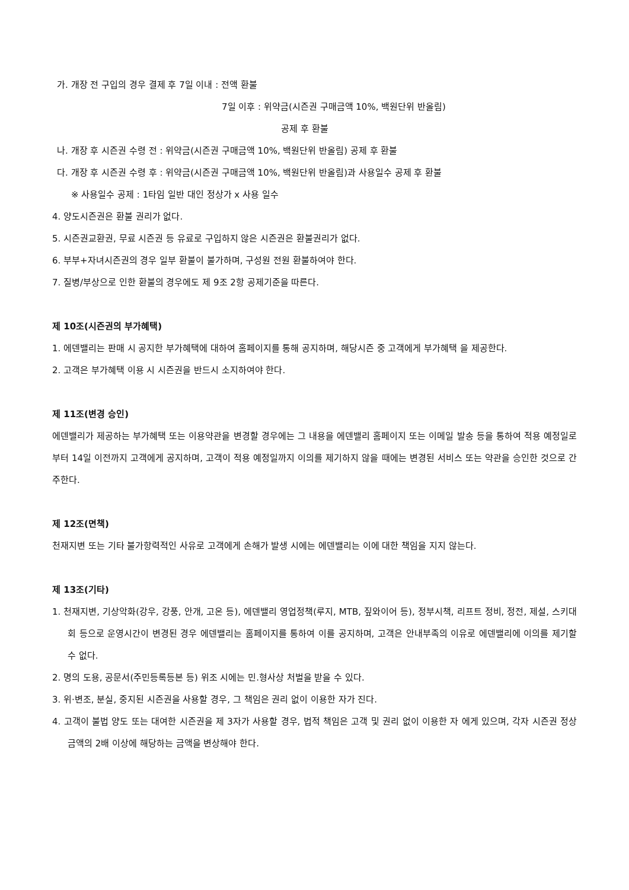가. 개장 전 구입의 경우 결제 후 7일 이내 : 전액 환불
7일 이후 : 위약금(시즌권 구매금액 10%, 백원단위 반올림)
공제 후 환불
나. 개장 후 시즌권 수령 전 : 위약금(시즌권 구매금액 10%, 백원단위 반올림) 공제 후 환불
다. 개장 후 시즌권 수령 후 : 위약금(시즌권 구매금액 10%, 백원단위 반올림)과 사용일수 공제 후 환불
※ 사용일수 공제 : 1타임 일반 대인 정상가 x 사용 일수
4. 양도시즌권은 환불 권리가 없다.
5. 시즌권교환권, 무료 시즌권 등 유료로 구입하지 않은 시즌권은 환불권리가 없다.
6. 부부+자녀시즌권의 경우 일부 환불이 불가하며, 구성원 전원 환불하여야 한다.
7. 질병/부상으로 인한 환불의 경우에도 제 9조 2항 공제기준을 따른다.
제 10조(시즌권의 부가혜택)
1. 에덴밸리는 판매 시 공지한 부가혜택에 대하여 홈페이지를 통해 공지하며, 해당시즌 중 고객에게 부가혜택 을 제공한다.
2. 고객은 부가혜택 이용 시 시즌권을 반드시 소지하여야 한다.
제 11조(변경 승인)
에덴밸리가 제공하는 부가혜택 또는 이용약관을 변경할 경우에는 그 내용을 에덴밸리 홈페이지 또는 이메일 발송 등을 통하여 적용 예정일로부터 14일 이전까지 고객에게 공지하며, 고객이 적용 예정일까지 이의를 제기하지 않을 때에는 변경된 서비스 또는 약관을 승인한 것으로 간주한다.
제 12조(면책)
천재지변 또는 기타 불가항력적인 사유로 고객에게 손해가 발생 시에는 에덴밸리는 이에 대한 책임을 지지 않는다.
제 13조(기타)
1. 천재지변, 기상악화(강우, 강풍, 안개, 고온 등), 에덴밸리 영업정책(루지, MTB, 짚와이어 등), 정부시책, 리프트 정비, 정전, 제설, 스키대회 등으로 운영시간이 변경된 경우 에덴밸리는 홈페이지를 통하여 이를 공지하며, 고객은 안내부족의 이유로 에덴밸리에 이의를 제기할 수 없다.
2. 명의 도용, 공문서(주민등록등본 등) 위조 시에는 민.형사상 처벌을 받을 수 있다.
3. 위·변조, 분실, 중지된 시즌권을 사용할 경우, 그 책임은 권리 없이 이용한 자가 진다.
4. 고객이 불법 양도 또는 대여한 시즌권을 제 3자가 사용할 경우, 법적 책임은 고객 및 권리 없이 이용한 자 에게 있으며, 각자 시즌권 정상금액의 2배 이상에 해당하는 금액을 변상해야 한다.